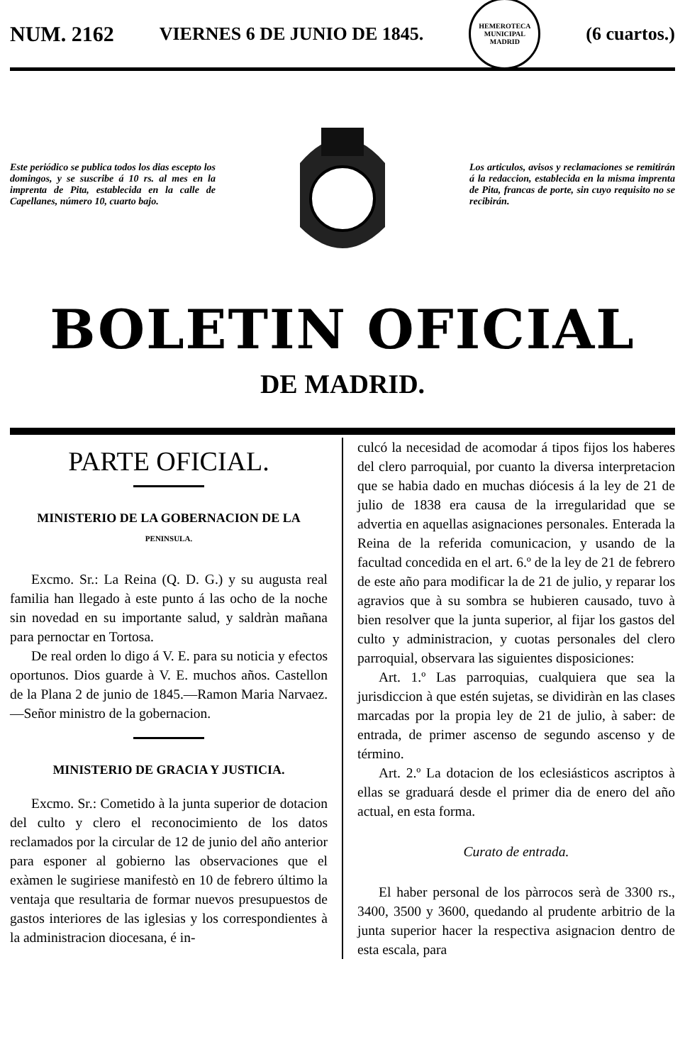NUM. 2162 VIERNES 6 DE JUNIO DE 1845.
HEMEROTECA MUNICIPAL MADRID
(6 cuartos.)
Este periódico se publica todos los dias escepto los domingos, y se suscribe á 10 rs. al mes en la imprenta de Pita, establecida en la calle de Capellanes, número 10, cuarto bajo.
Los articulos, avisos y reclamaciones se remitirán á la redaccion, establecida en la misma imprenta de Pita, francas de porte, sin cuyo requisito no se recibirán.
BOLETIN OFICIAL
DE MADRID.
PARTE OFICIAL.
MINISTERIO DE LA GOBERNACION DE LA
PENINSULA.
Excmo. Sr.: La Reina (Q. D. G.) y su augusta real familia han llegado à este punto á las ocho de la noche sin novedad en su importante salud, y saldràn mañana para pernoctar en Tortosa.
De real orden lo digo á V. E. para su noticia y efectos oportunos. Dios guarde à V. E. muchos años. Castellon de la Plana 2 de junio de 1845.—Ramon Maria Narvaez.—Señor ministro de la gobernacion.
MINISTERIO DE GRACIA Y JUSTICIA.
Excmo. Sr.: Cometido à la junta superior de dotacion del culto y clero el reconocimiento de los datos reclamados por la circular de 12 de junio del año anterior para esponer al gobierno las observaciones que el exàmen le sugiriese manifestò en 10 de febrero último la ventaja que resultaria de formar nuevos presupuestos de gastos interiores de las iglesias y los correspondientes à la administracion diocesana, é in-
culcó la necesidad de acomodar á tipos fijos los haberes del clero parroquial, por cuanto la diversa interpretacion que se habia dado en muchas diócesis á la ley de 21 de julio de 1838 era causa de la irregularidad que se advertia en aquellas asignaciones personales. Enterada la Reina de la referida comunicacion, y usando de la facultad concedida en el art. 6.º de la ley de 21 de febrero de este año para modificar la de 21 de julio, y reparar los agravios que à su sombra se hubieren causado, tuvo à bien resolver que la junta superior, al fijar los gastos del culto y administracion, y cuotas personales del clero parroquial, observara las siguientes disposiciones:
Art. 1.º Las parroquias, cualquiera que sea la jurisdiccion à que estén sujetas, se dividiràn en las clases marcadas por la propia ley de 21 de julio, à saber: de entrada, de primer ascenso de segundo ascenso y de término.
Art. 2.º La dotacion de los eclesiásticos ascriptos à ellas se graduará desde el primer dia de enero del año actual, en esta forma.
Curato de entrada.
El haber personal de los pàrrocos serà de 3300 rs., 3400, 3500 y 3600, quedando al prudente arbitrio de la junta superior hacer la respectiva asignacion dentro de esta escala, para